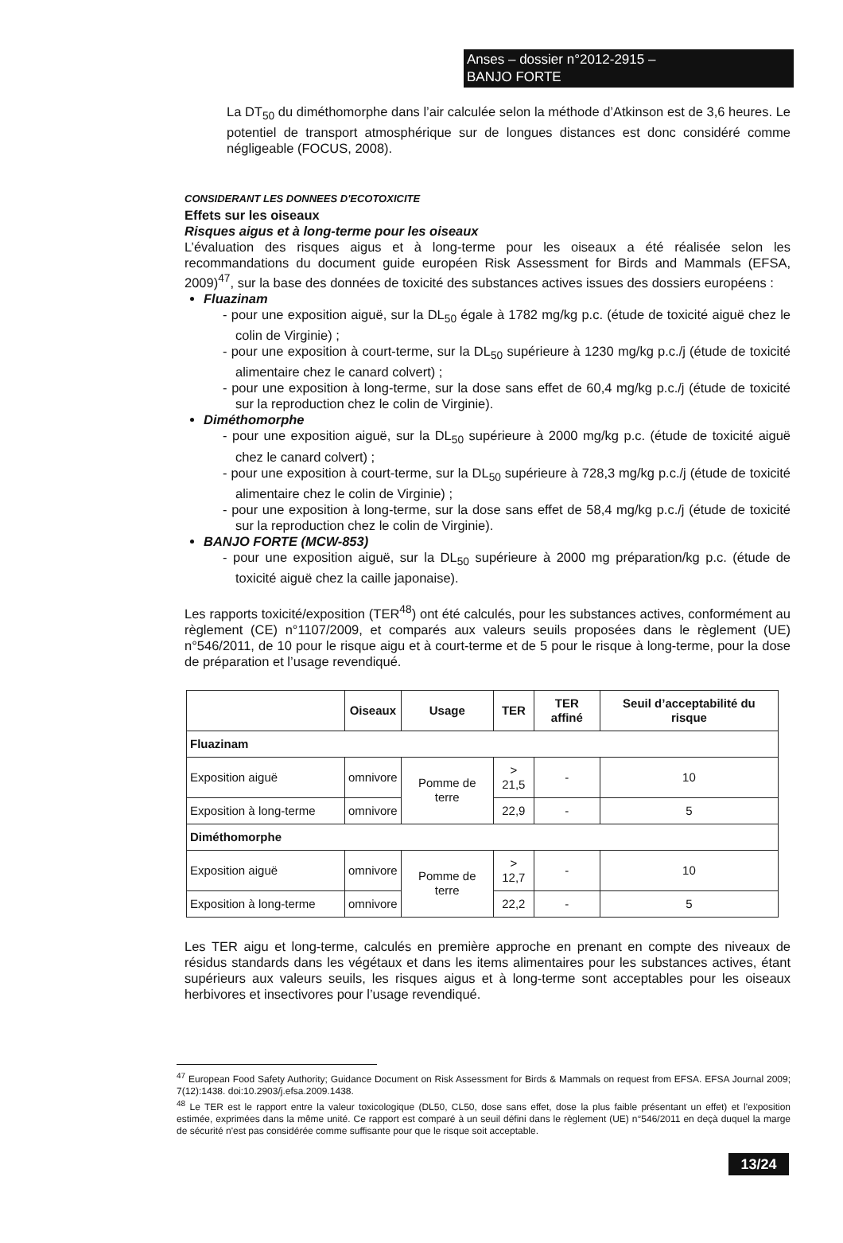Anses – dossier n°2012-2915 –
BANJO FORTE
La DT<sub>50</sub> du diméthomorphe dans l’air calculée selon la méthode d’Atkinson est de 3,6 heures. Le potentiel de transport atmosphérique sur de longues distances est donc considéré comme négligeable (FOCUS, 2008).
CONSIDERANT LES DONNEES D'ECOTOXICITE
Effets sur les oiseaux
Risques aigus et à long-terme pour les oiseaux
L’évaluation des risques aigus et à long-terme pour les oiseaux a été réalisée selon les recommandations du document guide européen Risk Assessment for Birds and Mammals (EFSA, 2009)<sup>47</sup>, sur la base des données de toxicité des substances actives issues des dossiers européens :
Fluazinam
- pour une exposition aiguë, sur la DL<sub>50</sub> égale à 1782 mg/kg p.c. (étude de toxicité aiguë chez le colin de Virginie) ;
- pour une exposition à court-terme, sur la DL<sub>50</sub> supérieure à 1230 mg/kg p.c./j (étude de toxicité alimentaire chez le canard colvert) ;
- pour une exposition à long-terme, sur la dose sans effet de 60,4 mg/kg p.c./j (étude de toxicité sur la reproduction chez le colin de Virginie).
Diméthomorphe
- pour une exposition aiguë, sur la DL<sub>50</sub> supérieure à 2000 mg/kg p.c. (étude de toxicité aiguë chez le canard colvert) ;
- pour une exposition à court-terme, sur la DL<sub>50</sub> supérieure à 728,3 mg/kg p.c./j (étude de toxicité alimentaire chez le colin de Virginie) ;
- pour une exposition à long-terme, sur la dose sans effet de 58,4 mg/kg p.c./j (étude de toxicité sur la reproduction chez le colin de Virginie).
BANJO FORTE (MCW-853)
- pour une exposition aiguë, sur la DL<sub>50</sub> supérieure à 2000 mg préparation/kg p.c. (étude de toxicité aiguë chez la caille japonaise).
Les rapports toxicité/exposition (TER<sup>48</sup>) ont été calculés, pour les substances actives, conformément au règlement (CE) n°1107/2009, et comparés aux valeurs seuils proposées dans le règlement (UE) n°546/2011, de 10 pour le risque aigu et à court-terme et de 5 pour le risque à long-terme, pour la dose de préparation et l’usage revendiqué.
| | Oiseaux | Usage | TER | TER affiné | Seuil d’acceptabilité du risque |
| --- | --- | --- | --- | --- | --- |
| Fluazinam | | | | | |
| Exposition aiguë | omnivore | Pomme de terre | > 21,5 | - | 10 |
| Exposition à long-terme | omnivore | | 22,9 | - | 5 |
| Diméthomorphe | | | | | |
| Exposition aiguë | omnivore | Pomme de terre | > 12,7 | - | 10 |
| Exposition à long-terme | omnivore | | 22,2 | - | 5 |
Les TER aigu et long-terme, calculés en première approche en prenant en compte des niveaux de résidus standards dans les végétaux et dans les items alimentaires pour les substances actives, étant supérieurs aux valeurs seuils, les risques aigus et à long-terme sont acceptables pour les oiseaux herbivores et insectivores pour l’usage revendiqué.
<sup>47</sup> European Food Safety Authority; Guidance Document on Risk Assessment for Birds & Mammals on request from EFSA. EFSA Journal 2009; 7(12):1438. doi:10.2903/j.efsa.2009.1438.
<sup>48</sup> Le TER est le rapport entre la valeur toxicologique (DL50, CL50, dose sans effet, dose la plus faible présentant un effet) et l'exposition estimée, exprimées dans la même unité. Ce rapport est comparé à un seuil défini dans le règlement (UE) n°546/2011 en deçà duquel la marge de sécurité n'est pas considérée comme suffisante pour que le risque soit acceptable.
13/24